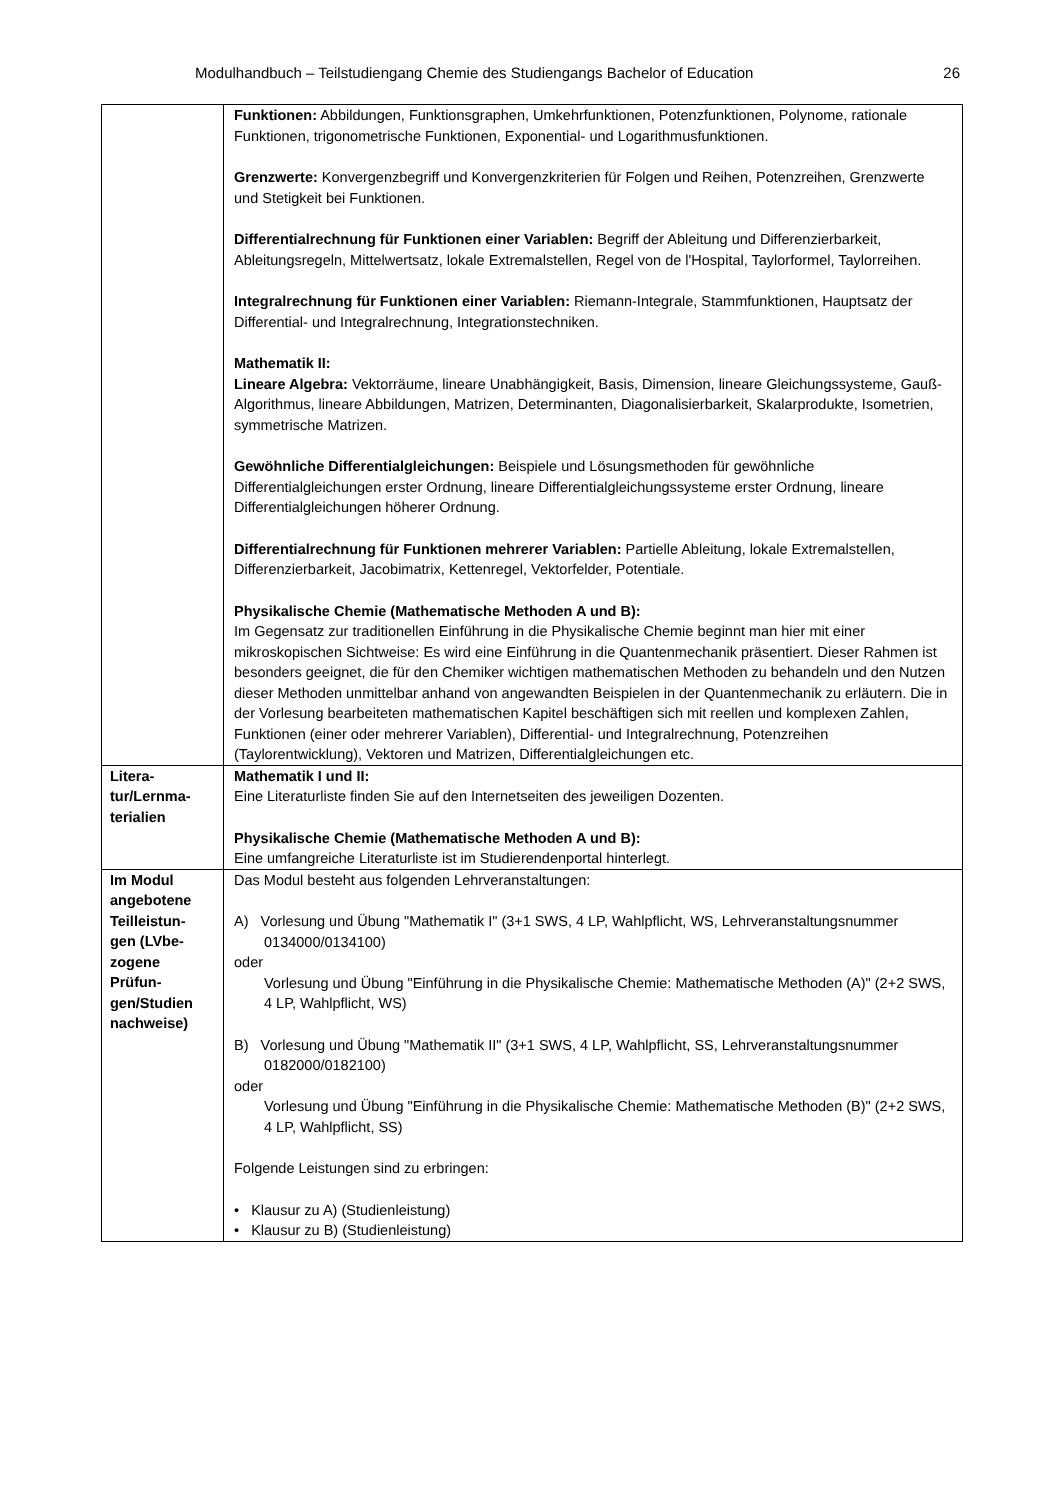Modulhandbuch – Teilstudiengang Chemie des Studiengangs Bachelor of Education 26
| | Funktionen: Abbildungen, Funktionsgraphen, Umkehrfunktionen, Potenzfunktionen, Polynome, rationale Funktionen, trigonometrische Funktionen, Exponential- und Logarithmusfunktionen. Grenzwerte: Konvergenzbegriff und Konvergenzkriterien für Folgen und Reihen, Potenzreihen, Grenzwerte und Stetigkeit bei Funktionen. Differentialrechnung für Funktionen einer Variablen: Begriff der Ableitung und Differenzierbarkeit, Ableitungsregeln, Mittelwertsatz, lokale Extremalstellen, Regel von de l'Hospital, Taylorformel, Taylorreihen. Integralrechnung für Funktionen einer Variablen: Riemann-Integrale, Stammfunktionen, Hauptsatz der Differential- und Integralrechnung, Integrationstechniken. Mathematik II: Lineare Algebra: Vektorräume, lineare Unabhängigkeit, Basis, Dimension, lineare Gleichungssysteme, Gauß-Algorithmus, lineare Abbildungen, Matrizen, Determinanten, Diagonalisierbarkeit, Skalarprodukte, Isometrien, symmetrische Matrizen. Gewöhnliche Differentialgleichungen: Beispiele und Lösungsmethoden für gewöhnliche Differentialgleichungen erster Ordnung, lineare Differentialgleichungssysteme erster Ordnung, lineare Differentialgleichungen höherer Ordnung. Differentialrechnung für Funktionen mehrerer Variablen: Partielle Ableitung, lokale Extremalstellen, Differenzierbarkeit, Jacobimatrix, Kettenregel, Vektorfelder, Potentiale. Physikalische Chemie (Mathematische Methoden A und B): Im Gegensatz zur traditionellen Einführung in die Physikalische Chemie beginnt man hier mit einer mikroskopischen Sichtweise: Es wird eine Einführung in die Quantenmechanik präsentiert. Dieser Rahmen ist besonders geeignet, die für den Chemiker wichtigen mathematischen Methoden zu behandeln und den Nutzen dieser Methoden unmittelbar anhand von angewandten Beispielen in der Quantenmechanik zu erläutern. Die in der Vorlesung bearbeiteten mathematischen Kapitel beschäftigen sich mit reellen und komplexen Zahlen, Funktionen (einer oder mehrerer Variablen), Differential- und Integralrechnung, Potenzreihen (Taylorentwicklung), Vektoren und Matrizen, Differentialgleichungen etc. |
| Litera- tur/Lernma- terialien | Mathematik I und II: Eine Literaturliste finden Sie auf den Internetseiten des jeweiligen Dozenten. Physikalische Chemie (Mathematische Methoden A und B): Eine umfangreiche Literaturliste ist im Studierendenportal hinterlegt. |
| Im Modul angebotene Teilleistun- gen (LVbe- zogene Prüfun- gen/Studien nachweise) | Das Modul besteht aus folgenden Lehrveranstaltungen: A) Vorlesung und Übung "Mathematik I" (3+1 SWS, 4 LP, Wahlpflicht, WS, Lehrveranstaltungsnummer 0134000/0134100) oder Vorlesung und Übung "Einführung in die Physikalische Chemie: Mathematische Methoden (A)" (2+2 SWS, 4 LP, Wahlpflicht, WS) B) Vorlesung und Übung "Mathematik II" (3+1 SWS, 4 LP, Wahlpflicht, SS, Lehrveranstaltungsnummer 0182000/0182100) oder Vorlesung und Übung "Einführung in die Physikalische Chemie: Mathematische Methoden (B)" (2+2 SWS, 4 LP, Wahlpflicht, SS) Folgende Leistungen sind zu erbringen: • Klausur zu A) (Studienleistung) • Klausur zu B) (Studienleistung) |